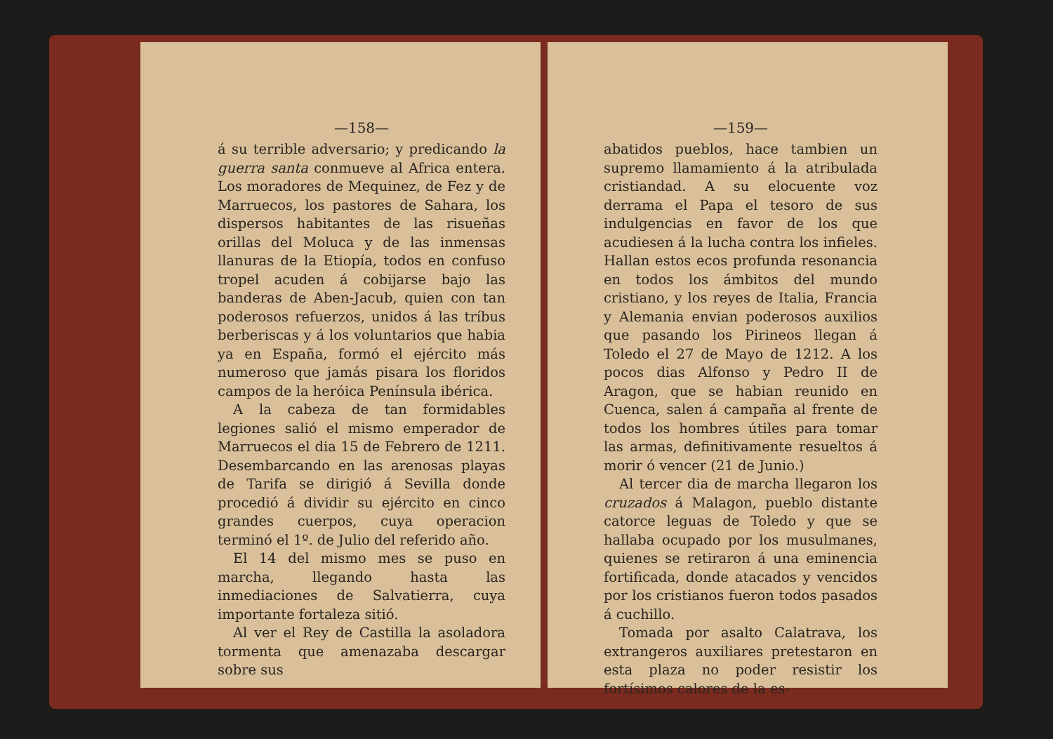—158—
á su terrible adversario; y predicando la guerra santa conmueve al Africa entera. Los moradores de Mequinez, de Fez y de Marruecos, los pastores de Sahara, los dispersos habitantes de las risueñas orillas del Moluca y de las inmensas llanuras de la Etiopía, todos en confuso tropel acuden á cobijarse bajo las banderas de Aben-Jacub, quien con tan poderosos refuerzos, unidos á las tríbus berberiscas y á los voluntarios que habia ya en España, formó el ejército más numeroso que jamás pisara los floridos campos de la heróica Península ibérica.
A la cabeza de tan formidables legiones salió el mismo emperador de Marruecos el dia 15 de Febrero de 1211. Desembarcando en las arenosas playas de Tarifa se dirigió á Sevilla donde procedió á dividir su ejército en cinco grandes cuerpos, cuya operacion terminó el 1º. de Julio del referido año.
El 14 del mismo mes se puso en marcha, llegando hasta las inmediaciones de Salvatierra, cuya importante fortaleza sitió.
Al ver el Rey de Castilla la asoladora tormenta que amenazaba descargar sobre sus
—159—
abatidos pueblos, hace tambien un supremo llamamiento á la atribulada cristiandad. A su elocuente voz derrama el Papa el tesoro de sus indulgencias en favor de los que acudiesen á la lucha contra los infieles. Hallan estos ecos profunda resonancia en todos los ámbitos del mundo cristiano, y los reyes de Italia, Francia y Alemania envian poderosos auxilios que pasando los Pirineos llegan á Toledo el 27 de Mayo de 1212. A los pocos dias Alfonso y Pedro II de Aragon, que se habian reunido en Cuenca, salen á campaña al frente de todos los hombres útiles para tomar las armas, definitivamente resueltos á morir ó vencer (21 de Junio.)
Al tercer dia de marcha llegaron los cruzados á Malagon, pueblo distante catorce leguas de Toledo y que se hallaba ocupado por los musulmanes, quienes se retiraron á una eminencia fortificada, donde atacados y vencidos por los cristianos fueron todos pasados á cuchillo.
Tomada por asalto Calatrava, los extrangeros auxiliares pretestaron en esta plaza no poder resistir los fortísimos calores de la es-